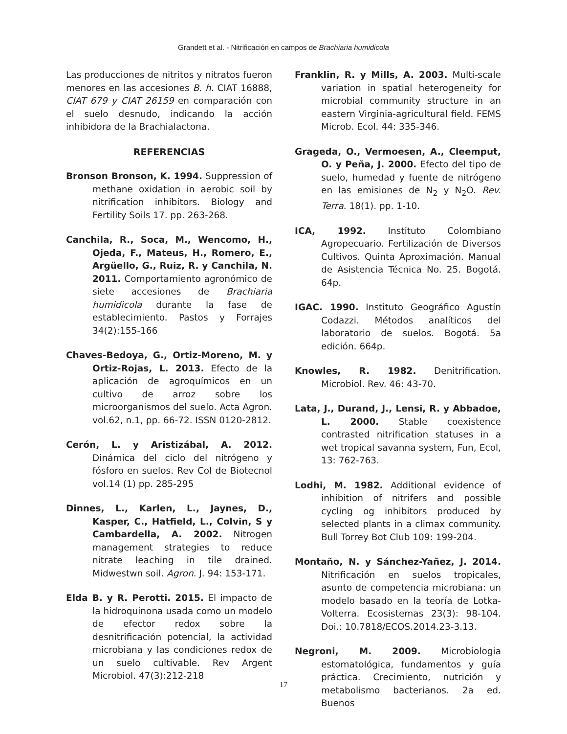Grandett et al. - Nitrificación en campos de Brachiaria humidicola
Las producciones de nitritos y nitratos fueron menores en las accesiones B. h. CIAT 16888, CIAT 679 y CIAT 26159 en comparación con el suelo desnudo, indicando la acción inhibidora de la Brachialactona.
REFERENCIAS
Bronson Bronson, K. 1994. Suppression of methane oxidation in aerobic soil by nitrification inhibitors. Biology and Fertility Soils 17. pp. 263-268.
Canchila, R., Soca, M., Wencomo, H., Ojeda, F., Mateus, H., Romero, E., Argüello, G., Ruiz, R. y Canchila, N. 2011. Comportamiento agronómico de siete accesiones de Brachiaria humidicola durante la fase de establecimiento. Pastos y Forrajes 34(2):155-166
Chaves-Bedoya, G., Ortiz-Moreno, M. y Ortiz-Rojas, L. 2013. Efecto de la aplicación de agroquímicos en un cultivo de arroz sobre los microorganismos del suelo. Acta Agron. vol.62, n.1, pp. 66-72. ISSN 0120-2812.
Cerón, L. y Aristizábal, A. 2012. Dinámica del ciclo del nitrógeno y fósforo en suelos. Rev Col de Biotecnol vol.14 (1) pp. 285-295
Dinnes, L., Karlen, L., Jaynes, D., Kasper, C., Hatfield, L., Colvin, S y Cambardella, A. 2002. Nitrogen management strategies to reduce nitrate leaching in tile drained. Midwestwn soil. Agron. J. 94: 153-171.
Elda B. y R. Perotti. 2015. El impacto de la hidroquinona usada como un modelo de efector redox sobre la desnitrificación potencial, la actividad microbiana y las condiciones redox de un suelo cultivable. Rev Argent Microbiol. 47(3):212-218
Franklin, R. y Mills, A. 2003. Multi-scale variation in spatial heterogeneity for microbial community structure in an eastern Virginia-agricultural field. FEMS Microb. Ecol. 44: 335-346.
Grageda, O., Vermoesen, A., Cleemput, O. y Peña, J. 2000. Efecto del tipo de suelo, humedad y fuente de nitrógeno en las emisiones de N<sub>2</sub> y N<sub>2</sub>O. Rev. Terra. 18(1). pp. 1-10.
ICA, 1992. Instituto Colombiano Agropecuario. Fertilización de Diversos Cultivos. Quinta Aproximación. Manual de Asistencia Técnica No. 25. Bogotá. 64p.
IGAC. 1990. Instituto Geográfico Agustín Codazzi. Métodos analíticos del laboratorio de suelos. Bogotá. 5a edición. 664p.
Knowles, R. 1982. Denitrification. Microbiol. Rev. 46: 43-70.
Lata, J., Durand, J., Lensi, R. y Abbadoe, L. 2000. Stable coexistence contrasted nitrification statuses in a wet tropical savanna system, Fun, Ecol, 13: 762-763.
Lodhi, M. 1982. Additional evidence of inhibition of nitrifers and possible cycling og inhibitors produced by selected plants in a climax community. Bull Torrey Bot Club 109: 199-204.
Montaño, N. y Sánchez-Yañez, J. 2014. Nitrificación en suelos tropicales, asunto de competencia microbiana: un modelo basado en la teoría de Lotka-Volterra. Ecosistemas 23(3): 98-104. Doi.: 10.7818/ECOS.2014.23-3.13.
Negroni, M. 2009. Microbiologia estomatológica, fundamentos y guía práctica. Crecimiento, nutrición y metabolismo bacterianos. 2a ed. Buenos
17